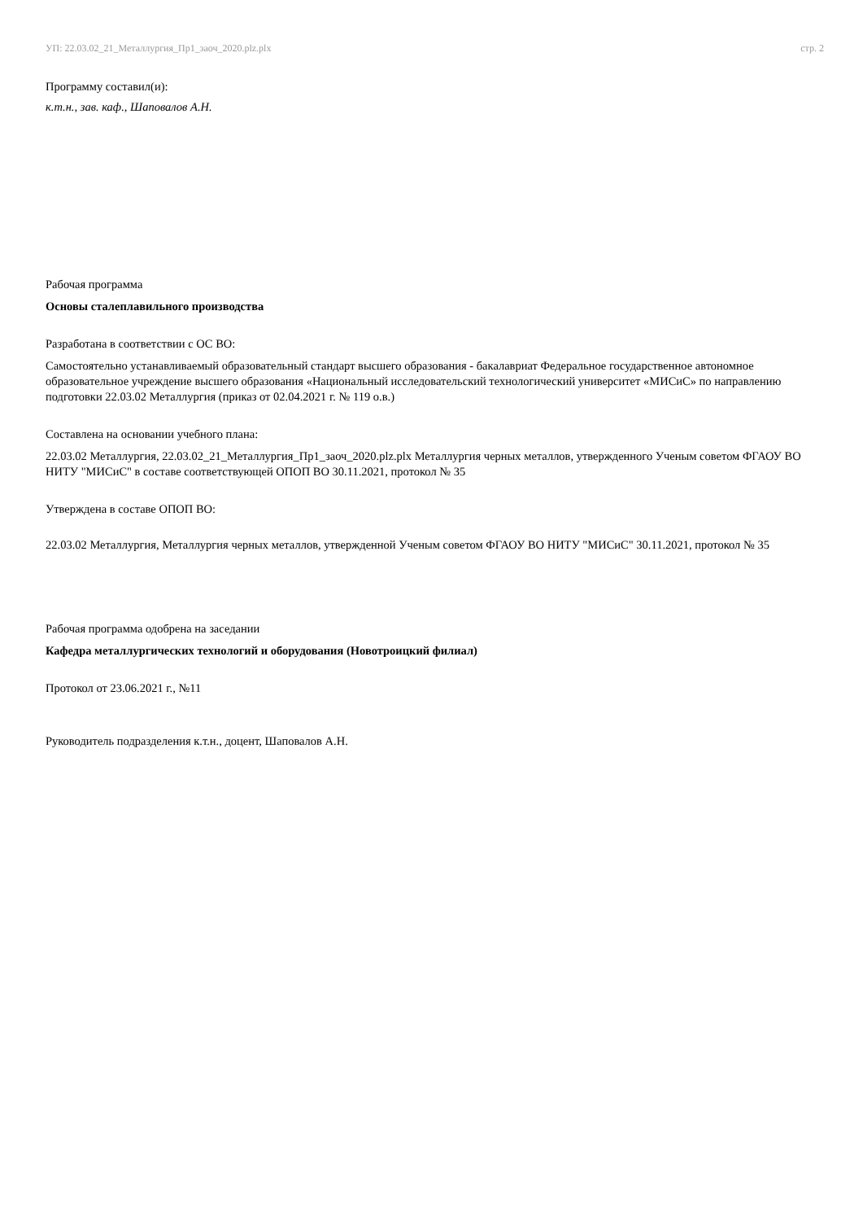УП: 22.03.02_21_Металлургия_Пр1_заоч_2020.plz.plx стр. 2
Программу составил(и):
к.т.н., зав. каф., Шаповалов А.Н.
Рабочая программа
Основы сталеплавильного производства
Разработана в соответствии с ОС ВО:
Самостоятельно устанавливаемый образовательный стандарт высшего образования - бакалавриат Федеральное государственное автономное образовательное учреждение высшего образования «Национальный исследовательский технологический университет «МИСиС» по направлению подготовки 22.03.02 Металлургия (приказ от 02.04.2021 г. № 119 о.в.)
Составлена на основании учебного плана:
22.03.02 Металлургия, 22.03.02_21_Металлургия_Пр1_заоч_2020.plz.plx Металлургия черных металлов, утвержденного Ученым советом ФГАОУ ВО НИТУ "МИСиС" в составе соответствующей ОПОП ВО 30.11.2021, протокол № 35
Утверждена в составе ОПОП ВО:
22.03.02 Металлургия, Металлургия черных металлов, утвержденной Ученым советом ФГАОУ ВО НИТУ "МИСиС" 30.11.2021, протокол № 35
Рабочая программа одобрена на заседании
Кафедра металлургических технологий и оборудования (Новотроицкий филиал)
Протокол от 23.06.2021 г., №11
Руководитель подразделения к.т.н., доцент, Шаповалов А.Н.